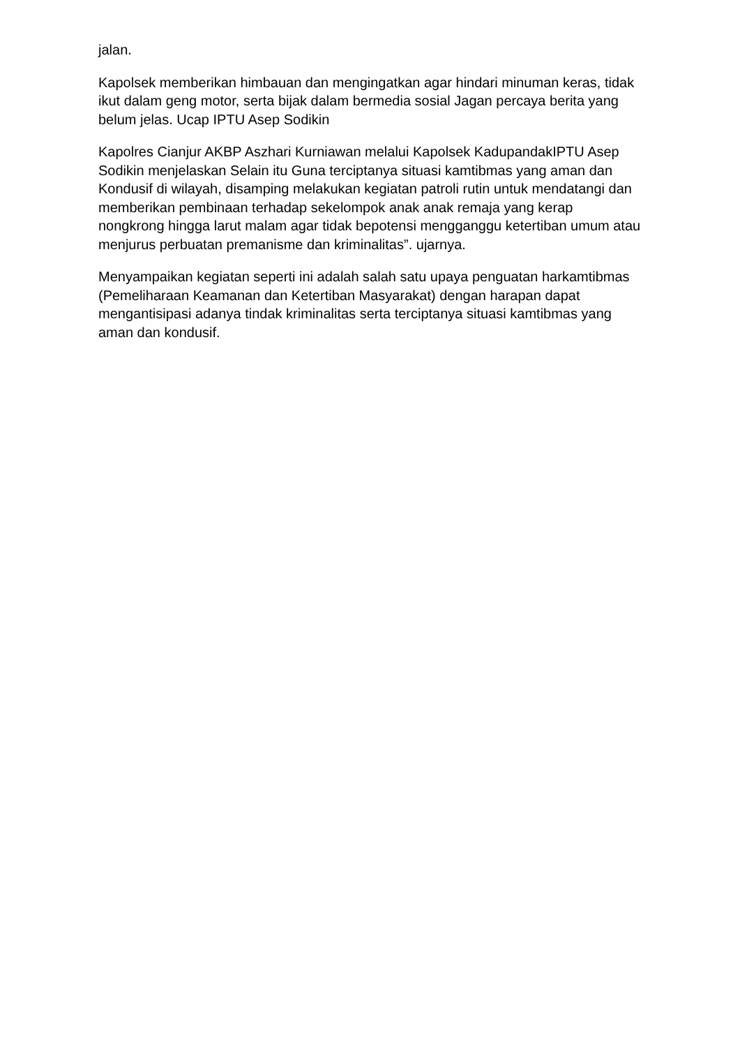jalan.
Kapolsek memberikan himbauan dan mengingatkan agar hindari minuman keras, tidak ikut dalam geng motor, serta bijak dalam bermedia sosial Jagan percaya berita yang belum jelas. Ucap IPTU Asep Sodikin
Kapolres Cianjur AKBP Aszhari Kurniawan melalui Kapolsek KadupandakIPTU Asep Sodikin menjelaskan Selain itu Guna terciptanya situasi kamtibmas yang aman dan Kondusif di wilayah, disamping melakukan kegiatan patroli rutin untuk mendatangi dan memberikan pembinaan terhadap sekelompok anak anak remaja yang kerap nongkrong hingga larut malam agar tidak bepotensi mengganggu ketertiban umum atau menjurus perbuatan premanisme dan kriminalitas”. ujarnya.
Menyampaikan kegiatan seperti ini adalah salah satu upaya penguatan harkamtibmas (Pemeliharaan Keamanan dan Ketertiban Masyarakat) dengan harapan dapat mengantisipasi adanya tindak kriminalitas serta terciptanya situasi kamtibmas yang aman dan kondusif.